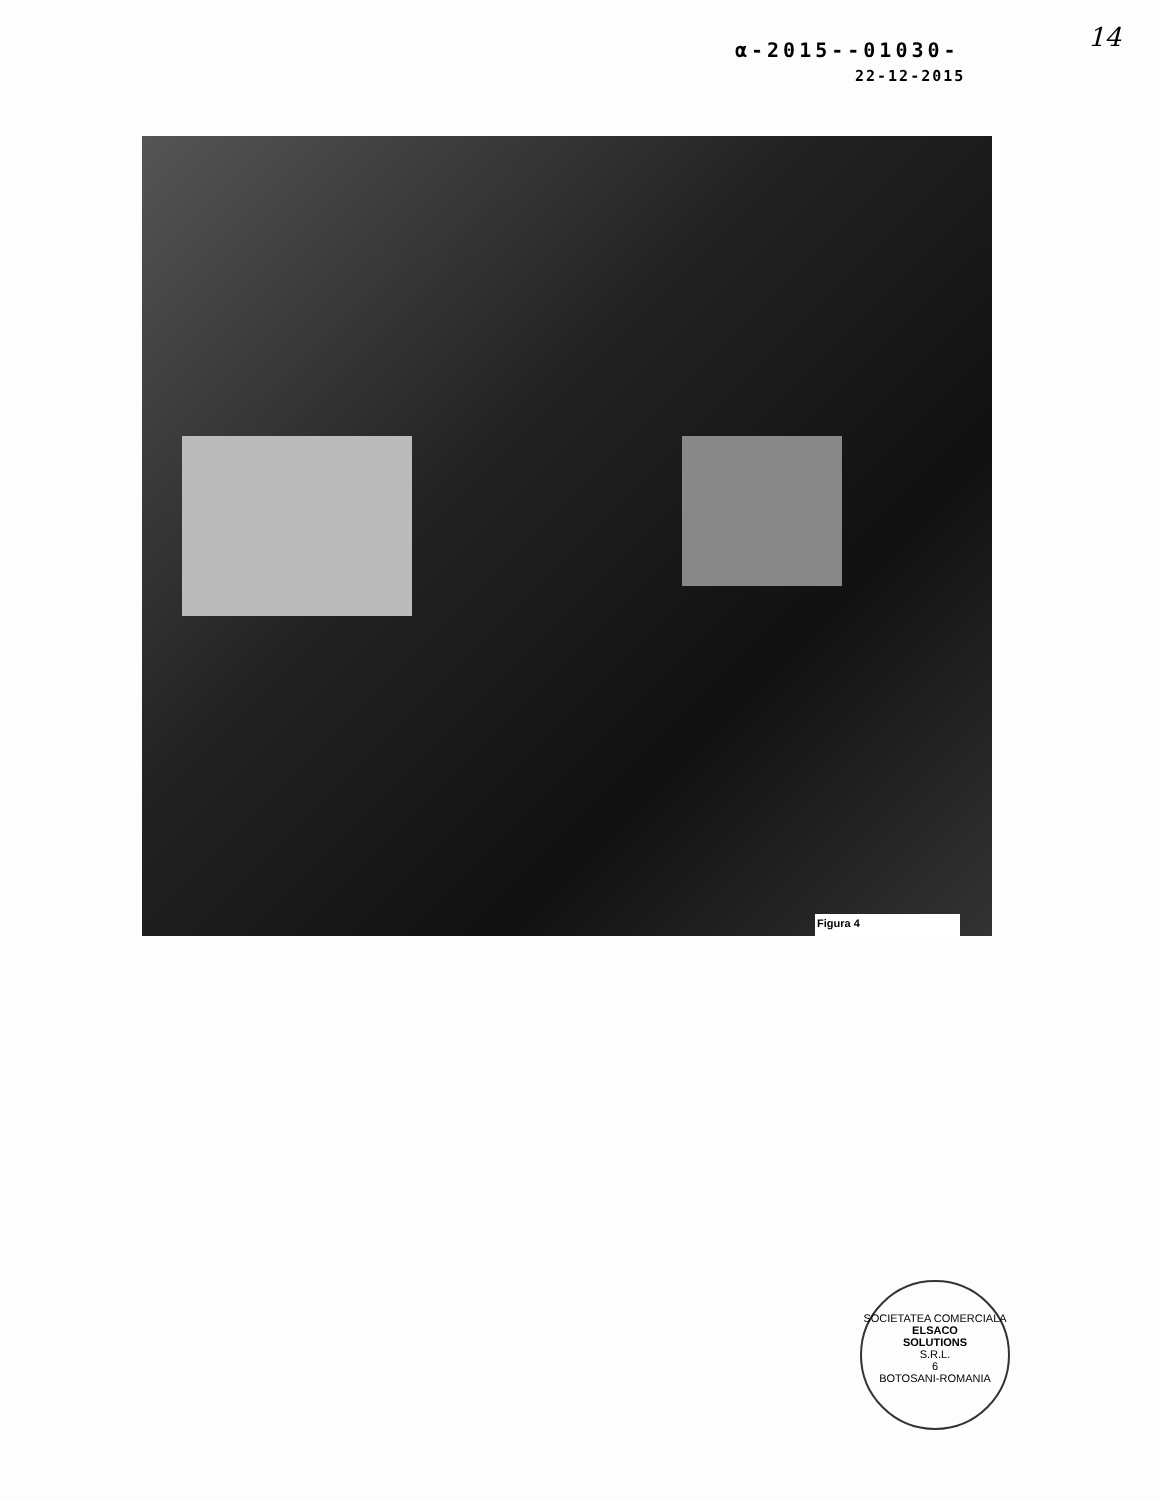14
α-2015--01030-
22-12-2015
Figura 4
SOCIETATEA COMERCIALA
ELSACO
SOLUTIONS
S.R.L.
6
BOTOSANI-ROMANIA